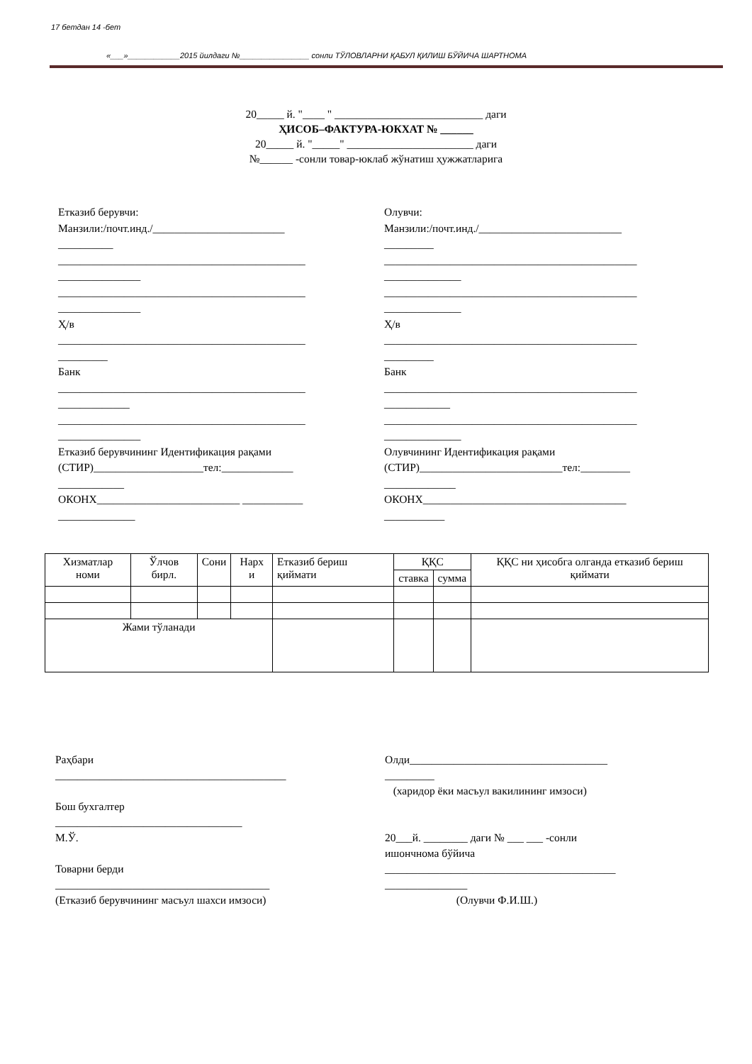17 бетдан 14 -бет
«___»____________2015 йилдаги №________________ сонли ТЎЛОВЛАРНИ ҚАБУЛ ҚИЛИШ БЎЙИЧА ШАРТНОМА
20_____ й. "____ " ___________________________ даги
ҲИСОБ–ФАКТУРА-ЮКХАТ № ______
20_____ й. "_____" _______________________ даги
№______ -сонли товар-юклаб жўнатиш ҳужжатларига
Етказиб берувчи:
Манзили:/почт.инд./________________________
__________
_____________________________________________
_______________
_____________________________________________
_______________
Ҳ/в
_____________________________________________
_________
Банк
_____________________________________________
_____________
_____________________________________________
_______________
Етказиб берувчининг Идентификация рақами
(СТИР)____________________тел:_____________
____________
ОКОНХ__________________________ ___________
______________
Олувчи:
Манзили:/почт.инд./__________________________
_________
______________________________________________
______________
______________________________________________
______________
Ҳ/в
______________________________________________
_________
Банк
______________________________________________
____________
______________________________________________
______________
Олувчининг Идентификация рақами
(СТИР)__________________________тел:_________
_____________
ОКОНХ_____________________________________
___________
| Хизматлар номи | Ўлчов бирл. | Сони | Нарх и | Етказиб бериш қиймати | ҚҚС | | ҚҚС ни ҳисобга олганда етказиб бериш қиймати |
| --- | --- | --- | --- | --- | --- | --- | --- |
| | | | | | ставка | сумма | |
| Жами тўланади | | | | | | | |
Раҳбари
__________________________________________
Бош бухгалтер
__________________________________
М.Ў.
Товарни берди
_______________________________________
(Етказиб берувчининг масъул шахси имзоси)
Олди____________________________________
_________
(харидор ёки масъул вакилининг имзоси)
20___й. ________ даги № ___ ___ -сонли
ишончнома бўйича
__________________________________________
_______________
(Олувчи Ф.И.Ш.)